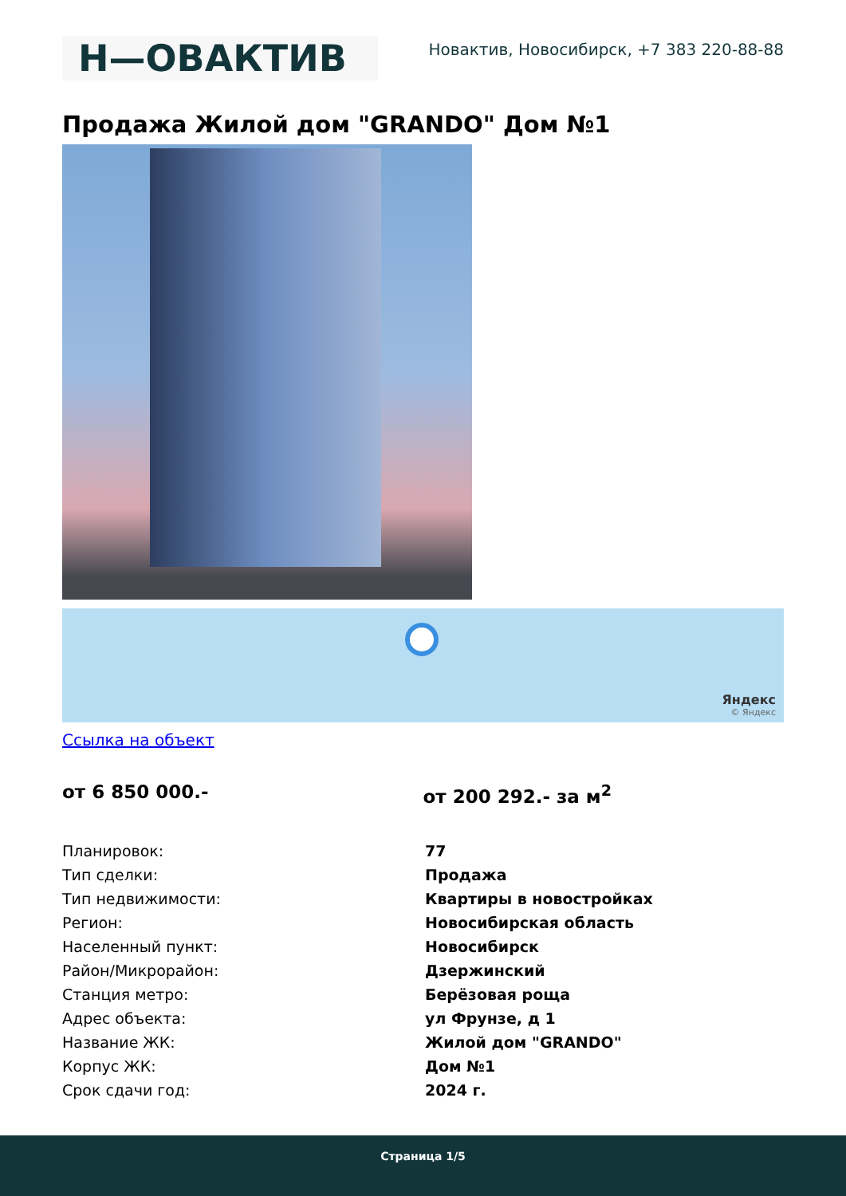Н—ОВАКТИВ
Новактив, Новосибирск, +7 383 220-88-88
Продажа Жилой дом "GRANDO" Дом №1
Яндекс
© Яндекс
Ссылка на объект
от 6 850 000.- от 200 292.- за м<sup>2</sup>
| Планировок: | 77 |
| Тип сделки: | Продажа |
| Тип недвижимости: | Квартиры в новостройках |
| Регион: | Новосибирская область |
| Населенный пункт: | Новосибирск |
| Район/Микрорайон: | Дзержинский |
| Станция метро: | Берёзовая роща |
| Адрес объекта: | ул Фрунзе, д 1 |
| Название ЖК: | Жилой дом "GRANDO" |
| Корпус ЖК: | Дом №1 |
| Срок сдачи год: | 2024 г. |
Страница 1/5